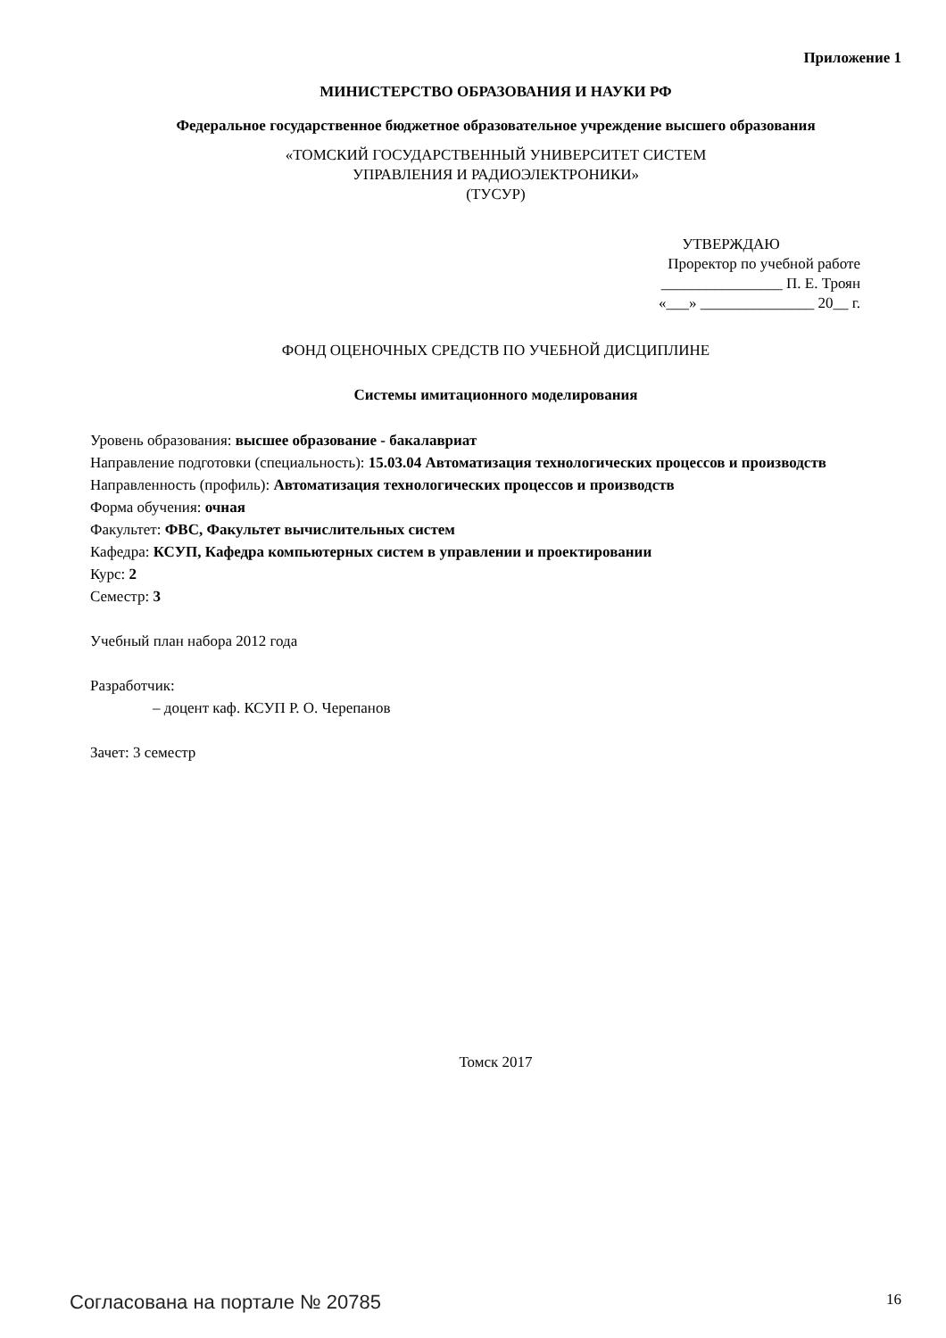Приложение 1
МИНИСТЕРСТВО ОБРАЗОВАНИЯ И НАУКИ РФ
Федеральное государственное бюджетное образовательное учреждение высшего образования
«ТОМСКИЙ ГОСУДАРСТВЕННЫЙ УНИВЕРСИТЕТ СИСТЕМ
УПРАВЛЕНИЯ И РАДИОЭЛЕКТРОНИКИ»
(ТУСУР)
УТВЕРЖДАЮ
Проректор по учебной работе
________________ П. Е. Троян
«___» _______________ 20__ г.
ФОНД ОЦЕНОЧНЫХ СРЕДСТВ ПО УЧЕБНОЙ ДИСЦИПЛИНЕ
Системы имитационного моделирования
Уровень образования: высшее образование - бакалавриат
Направление подготовки (специальность): 15.03.04 Автоматизация технологических процессов и производств
Направленность (профиль): Автоматизация технологических процессов и производств
Форма обучения: очная
Факультет: ФВС, Факультет вычислительных систем
Кафедра: КСУП, Кафедра компьютерных систем в управлении и проектировании
Курс: 2
Семестр: 3
Учебный план набора 2012 года
Разработчик:
– доцент каф. КСУП Р. О. Черепанов
Зачет: 3 семестр
Томск 2017
Согласована на портале № 20785 16